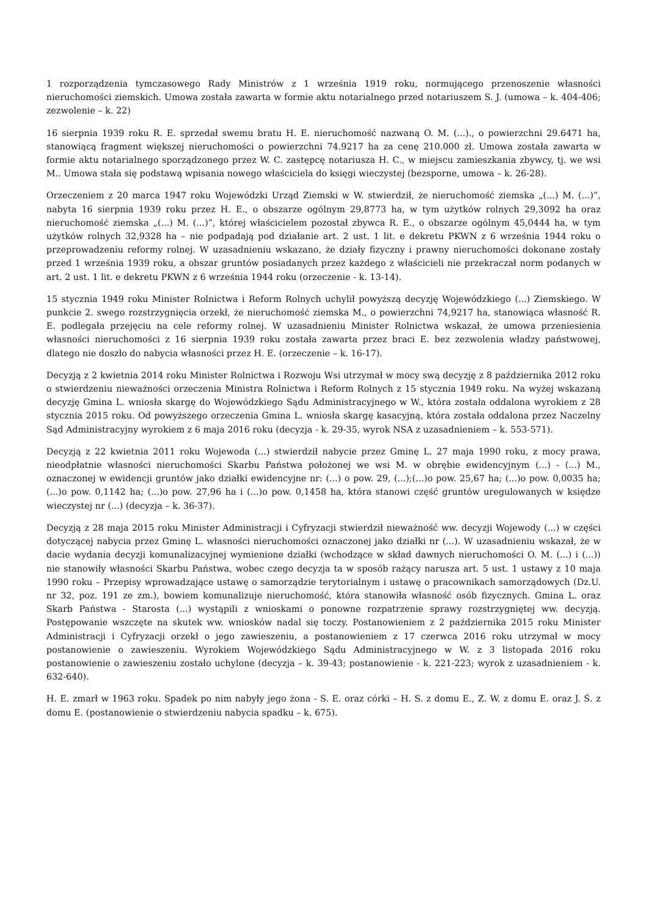1 rozporządzenia tymczasowego Rady Ministrów z 1 września 1919 roku, normującego przenoszenie własności nieruchomości ziemskich. Umowa została zawarta w formie aktu notarialnego przed notariuszem S. J. (umowa – k. 404-406; zezwolenie – k. 22)
16 sierpnia 1939 roku R. E. sprzedał swemu bratu H. E. nieruchomość nazwaną O. M. (...)., o powierzchni 29.6471 ha, stanowiącą fragment większej nieruchomości o powierzchni 74.9217 ha za cenę 210.000 zł. Umowa została zawarta w formie aktu notarialnego sporządzonego przez W. C. zastępcę notariusza H. C., w miejscu zamieszkania zbywcy, tj. we wsi M.. Umowa stała się podstawą wpisania nowego właściciela do księgi wieczystej (bezsporne, umowa – k. 26-28).
Orzeczeniem z 20 marca 1947 roku Wojewódzki Urząd Ziemski w W. stwierdził, że nieruchomość ziemska „(...) M. (...)”, nabyta 16 sierpnia 1939 roku przez H. E., o obszarze ogólnym 29,8773 ha, w tym użytków rolnych 29,3092 ha oraz nieruchomość ziemska „(...) M. (...)”, której właścicielem pozostał zbywca R. E., o obszarze ogólnym 45,0444 ha, w tym użytków rolnych 32,9328 ha – nie podpadają pod działanie art. 2 ust. 1 lit. e dekretu PKWN z 6 września 1944 roku o przeprowadzeniu reformy rolnej. W uzasadnieniu wskazano, że działy fizyczny i prawny nieruchomości dokonane zostały przed 1 września 1939 roku, a obszar gruntów posiadanych przez każdego z właścicieli nie przekraczał norm podanych w art. 2 ust. 1 lit. e dekretu PKWN z 6 września 1944 roku (orzeczenie - k. 13-14).
15 stycznia 1949 roku Minister Rolnictwa i Reform Rolnych uchylił powyższą decyzję Wojewódzkiego (...) Ziemskiego. W punkcie 2. swego rozstrzygnięcia orzekł, że nieruchomość ziemska M., o powierzchni 74,9217 ha, stanowiąca własność R. E. podlegała przejęciu na cele reformy rolnej. W uzasadnieniu Minister Rolnictwa wskazał, że umowa przeniesienia własności nieruchomości z 16 sierpnia 1939 roku została zawarta przez braci E. bez zezwolenia władzy państwowej, dlatego nie doszło do nabycia własności przez H. E. (orzeczenie – k. 16-17).
Decyzją z 2 kwietnia 2014 roku Minister Rolnictwa i Rozwoju Wsi utrzymał w mocy swą decyzję z 8 października 2012 roku o stwierdzeniu nieważności orzeczenia Ministra Rolnictwa i Reform Rolnych z 15 stycznia 1949 roku. Na wyżej wskazaną decyzję Gmina L. wniosła skargę do Wojewódzkiego Sądu Administracyjnego w W., która została oddalona wyrokiem z 28 stycznia 2015 roku. Od powyższego orzeczenia Gmina L. wniosła skargę kasacyjną, która została oddalona przez Naczelny Sąd Administracyjny wyrokiem z 6 maja 2016 roku (decyzja - k. 29-35, wyrok NSA z uzasadnieniem – k. 553-571).
Decyzją z 22 kwietnia 2011 roku Wojewoda (...) stwierdził nabycie przez Gminę L. 27 maja 1990 roku, z mocy prawa, nieodpłatnie własności nieruchomości Skarbu Państwa położonej we wsi M. w obrębie ewidencyjnym (...) - (...) M., oznaczonej w ewidencji gruntów jako działki ewidencyjne nr: (...) o pow. 29, (...);(...)o pow. 25,67 ha; (...)o pow. 0,0035 ha; (...)o pow. 0,1142 ha; (...)o pow. 27,96 ha i (...)o pow. 0,1458 ha, która stanowi część gruntów uregulowanych w księdze wieczystej nr (...) (decyzja – k. 36-37).
Decyzją z 28 maja 2015 roku Minister Administracji i Cyfryzacji stwierdził nieważność ww. decyzji Wojewody (...) w części dotyczącej nabycia przez Gminę L. własności nieruchomości oznaczonej jako działki nr (...). W uzasadnieniu wskazał, że w dacie wydania decyzji komunalizacyjnej wymienione działki (wchodzące w skład dawnych nieruchomości O. M. (...) i (...)) nie stanowiły własności Skarbu Państwa, wobec czego decyzja ta w sposób rażący narusza art. 5 ust. 1 ustawy z 10 maja 1990 roku – Przepisy wprowadzające ustawę o samorządzie terytorialnym i ustawę o pracownikach samorządowych (Dz.U. nr 32, poz. 191 ze zm.), bowiem komunalizuje nieruchomość, która stanowiła własność osób fizycznych. Gmina L. oraz Skarb Państwa - Starosta (...) wystąpili z wnioskami o ponowne rozpatrzenie sprawy rozstrzygniętej ww. decyzją. Postępowanie wszczęte na skutek ww. wniosków nadal się toczy. Postanowieniem z 2 października 2015 roku Minister Administracji i Cyfryzacji orzekł o jego zawieszeniu, a postanowieniem z 17 czerwca 2016 roku utrzymał w mocy postanowienie o zawieszeniu. Wyrokiem Wojewódzkiego Sądu Administracyjnego w W. z 3 listopada 2016 roku postanowienie o zawieszeniu zostało uchylone (decyzja – k. 39-43; postanowienie - k. 221-223; wyrok z uzasadnieniem - k. 632-640).
H. E. zmarł w 1963 roku. Spadek po nim nabyły jego żona - S. E. oraz córki – H. S. z domu E., Z. W. z domu E. oraz J. Ś. z domu E. (postanowienie o stwierdzeniu nabycia spadku – k. 675).